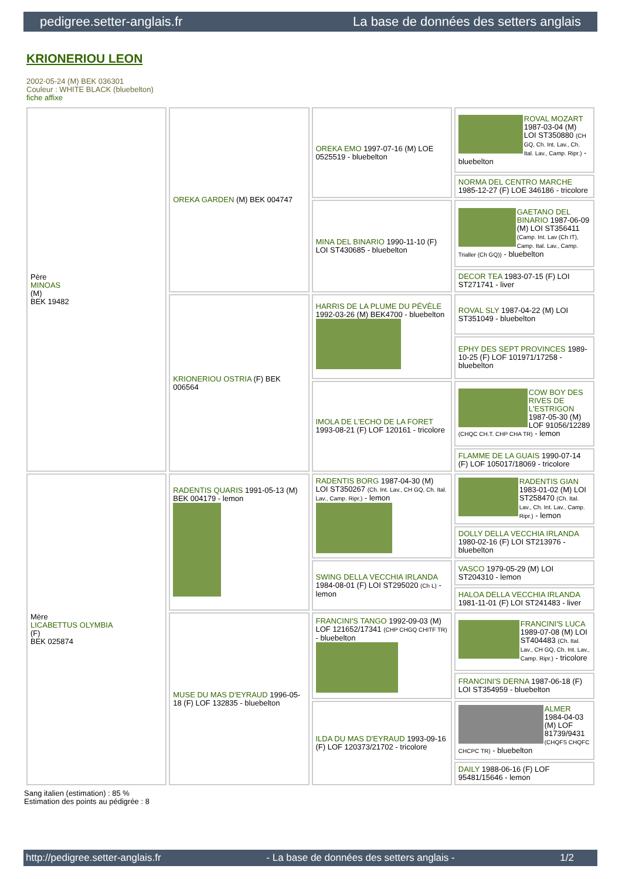pedigree.setter-anglais.fr La base de données des setters anglais
KRIONERIOU LEON
2002-05-24 (M) BEK 036301
Couleur : WHITE BLACK (bluebelton)
fiche affixe
| Père MINOAS (M) BEK 19482 | OREKA GARDEN (M) BEK 004747 | OREKA EMO 1997-07-16 (M) LOE 0525519 - bluebelton | ROVAL MOZART 1987-03-04 (M) LOI ST350880 (CH GQ, Ch. Int. Lav., Ch. Ital. Lav., Camp. Ripr.) - bluebelton |
| | | | NORMA DEL CENTRO MARCHE 1985-12-27 (F) LOE 346186 - tricolore |
| | | MINA DEL BINARIO 1990-11-10 (F) LOI ST430685 - bluebelton | GAETANO DEL BINARIO 1987-06-09 (M) LOI ST356411 (Camp. Int. Lav (Ch IT), Camp. Ital. Lav., Camp. Trialler (Ch GQ)) - bluebelton |
| | | | DECOR TEA 1983-07-15 (F) LOI ST271741 - liver |
| | KRIONERIOU OSTRIA (F) BEK 006564 | HARRIS DE LA PLUME DU PÉVÈLE 1992-03-26 (M) BEK4700 - bluebelton | ROVAL SLY 1987-04-22 (M) LOI ST351049 - bluebelton |
| | | | EPHY DES SEPT PROVINCES 1989-10-25 (F) LOF 101971/17258 - bluebelton |
| | | IMOLA DE L'ECHO DE LA FORET 1993-08-21 (F) LOF 120161 - tricolore | COW BOY DES RIVES DE L'ESTRIGON 1987-05-30 (M) LOF 91056/12289 (CHQC CH.T. CHP CHA TR) - lemon |
| | | | FLAMME DE LA GUAIS 1990-07-14 (F) LOF 105017/18069 - tricolore |
| Mère LICABETTUS OLYMBIA (F) BEK 025874 | RADENTIS QUARIS 1991-05-13 (M) BEK 004179 - lemon | RADENTIS BORG 1987-04-30 (M) LOI ST350267 (Ch. Int. Lav., CH GQ, Ch. Ital. Lav., Camp. Ripr.) - lemon | RADENTIS GIAN 1983-01-02 (M) LOI ST258470 (Ch. Ital. Lav., Ch. Int. Lav., Camp. Ripr.) - lemon |
| | | | DOLLY DELLA VECCHIA IRLANDA 1980-02-16 (F) LOI ST213976 - bluebelton |
| | | SWING DELLA VECCHIA IRLANDA 1984-08-01 (F) LOI ST295020 (Ch L) - lemon | VASCO 1979-05-29 (M) LOI ST204310 - lemon |
| | | | HALOA DELLA VECCHIA IRLANDA 1981-11-01 (F) LOI ST241483 - liver |
| | MUSE DU MAS D'EYRAUD 1996-05-18 (F) LOF 132835 - bluebelton | FRANCINI'S TANGO 1992-09-03 (M) LOF 121652/17341 (CHP CHGQ CHITF TR) - bluebelton | FRANCINI'S LUCA 1989-07-08 (M) LOI ST404483 (Ch. Ital. Lav., CH GQ, Ch. Int. Lav., Camp. Ripr.) - tricolore |
| | | | FRANCINI'S DERNA 1987-06-18 (F) LOI ST354959 - bluebelton |
| | | ILDA DU MAS D'EYRAUD 1993-09-16 (F) LOF 120373/21702 - tricolore | ALMER 1984-04-03 (M) LOF 81739/9431 (CHQFS CHQFC CHCPC TR) - bluebelton |
| | | | DAILY 1988-06-16 (F) LOF 95481/15646 - lemon |
Sang italien (estimation) : 85 %
Estimation des points au pédigrée : 8
http://pedigree.setter-anglais.fr - La base de données des setters anglais - 1/2